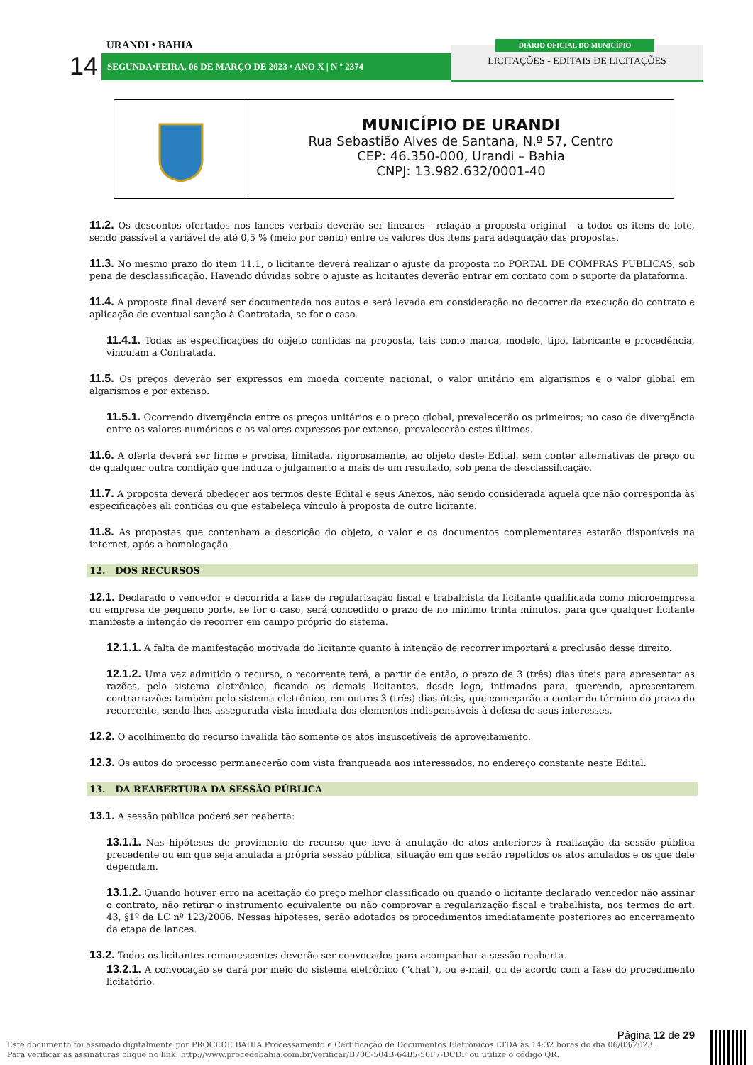URANDI • BAHIA
14 SEGUNDA•FEIRA, 06 DE MARÇO DE 2023 • ANO X | N º 2374
LICITAÇÕES - EDITAIS DE LICITAÇÕES
DIÁRIO OFICIAL DO MUNICÍPIO
MUNICÍPIO DE URANDI
Rua Sebastião Alves de Santana, N.º 57, Centro
CEP: 46.350-000, Urandi – Bahia
CNPJ: 13.982.632/0001-40
11.2. Os descontos ofertados nos lances verbais deverão ser lineares - relação a proposta original - a todos os itens do lote, sendo passível a variável de até 0,5 % (meio por cento) entre os valores dos itens para adequação das propostas.
11.3. No mesmo prazo do item 11.1, o licitante deverá realizar o ajuste da proposta no PORTAL DE COMPRAS PUBLICAS, sob pena de desclassificação. Havendo dúvidas sobre o ajuste as licitantes deverão entrar em contato com o suporte da plataforma.
11.4. A proposta final deverá ser documentada nos autos e será levada em consideração no decorrer da execução do contrato e aplicação de eventual sanção à Contratada, se for o caso.
11.4.1. Todas as especificações do objeto contidas na proposta, tais como marca, modelo, tipo, fabricante e procedência, vinculam a Contratada.
11.5. Os preços deverão ser expressos em moeda corrente nacional, o valor unitário em algarismos e o valor global em algarismos e por extenso.
11.5.1. Ocorrendo divergência entre os preços unitários e o preço global, prevalecerão os primeiros; no caso de divergência entre os valores numéricos e os valores expressos por extenso, prevalecerão estes últimos.
11.6. A oferta deverá ser firme e precisa, limitada, rigorosamente, ao objeto deste Edital, sem conter alternativas de preço ou de qualquer outra condição que induza o julgamento a mais de um resultado, sob pena de desclassificação.
11.7. A proposta deverá obedecer aos termos deste Edital e seus Anexos, não sendo considerada aquela que não corresponda às especificações ali contidas ou que estabeleça vínculo à proposta de outro licitante.
11.8. As propostas que contenham a descrição do objeto, o valor e os documentos complementares estarão disponíveis na internet, após a homologação.
12. DOS RECURSOS
12.1. Declarado o vencedor e decorrida a fase de regularização fiscal e trabalhista da licitante qualificada como microempresa ou empresa de pequeno porte, se for o caso, será concedido o prazo de no mínimo trinta minutos, para que qualquer licitante manifeste a intenção de recorrer em campo próprio do sistema.
12.1.1. A falta de manifestação motivada do licitante quanto à intenção de recorrer importará a preclusão desse direito.
12.1.2. Uma vez admitido o recurso, o recorrente terá, a partir de então, o prazo de 3 (três) dias úteis para apresentar as razões, pelo sistema eletrônico, ficando os demais licitantes, desde logo, intimados para, querendo, apresentarem contrarrazões também pelo sistema eletrônico, em outros 3 (três) dias úteis, que começarão a contar do término do prazo do recorrente, sendo-lhes assegurada vista imediata dos elementos indispensáveis à defesa de seus interesses.
12.2. O acolhimento do recurso invalida tão somente os atos insuscetíveis de aproveitamento.
12.3. Os autos do processo permanecerão com vista franqueada aos interessados, no endereço constante neste Edital.
13. DA REABERTURA DA SESSÃO PÚBLICA
13.1. A sessão pública poderá ser reaberta:
13.1.1. Nas hipóteses de provimento de recurso que leve à anulação de atos anteriores à realização da sessão pública precedente ou em que seja anulada a própria sessão pública, situação em que serão repetidos os atos anulados e os que dele dependam.
13.1.2. Quando houver erro na aceitação do preço melhor classificado ou quando o licitante declarado vencedor não assinar o contrato, não retirar o instrumento equivalente ou não comprovar a regularização fiscal e trabalhista, nos termos do art. 43, §1º da LC nº 123/2006. Nessas hipóteses, serão adotados os procedimentos imediatamente posteriores ao encerramento da etapa de lances.
13.2. Todos os licitantes remanescentes deverão ser convocados para acompanhar a sessão reaberta.
13.2.1. A convocação se dará por meio do sistema eletrônico (“chat”), ou e-mail, ou de acordo com a fase do procedimento licitatório.
Página 12 de 29
Este documento foi assinado digitalmente por PROCEDE BAHIA Processamento e Certificação de Documentos Eletrônicos LTDA às 14:32 horas do dia 06/03/2023.
Para verificar as assinaturas clique no link: http://www.procedebahia.com.br/verificar/B70C-504B-64B5-50F7-DCDF ou utilize o código QR.